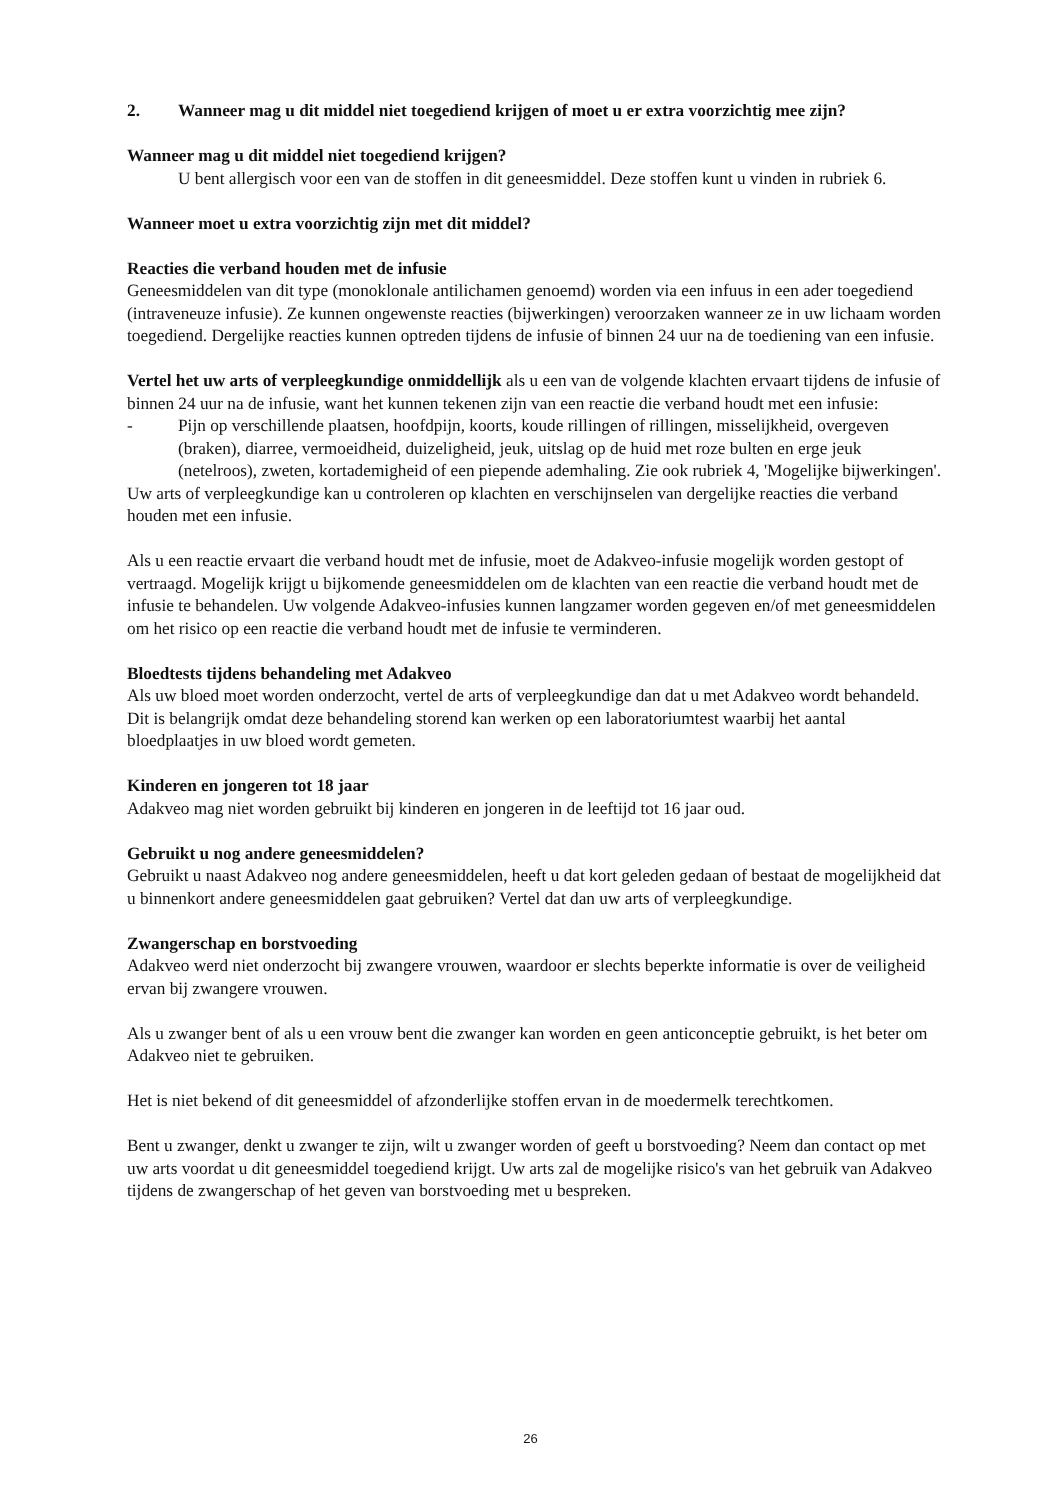2. Wanneer mag u dit middel niet toegediend krijgen of moet u er extra voorzichtig mee zijn?
Wanneer mag u dit middel niet toegediend krijgen?
U bent allergisch voor een van de stoffen in dit geneesmiddel. Deze stoffen kunt u vinden in rubriek 6.
Wanneer moet u extra voorzichtig zijn met dit middel?
Reacties die verband houden met de infusie
Geneesmiddelen van dit type (monoklonale antilichamen genoemd) worden via een infuus in een ader toegediend (intraveneuze infusie). Ze kunnen ongewenste reacties (bijwerkingen) veroorzaken wanneer ze in uw lichaam worden toegediend. Dergelijke reacties kunnen optreden tijdens de infusie of binnen 24 uur na de toediening van een infusie.
Vertel het uw arts of verpleegkundige onmiddellijk als u een van de volgende klachten ervaart tijdens de infusie of binnen 24 uur na de infusie, want het kunnen tekenen zijn van een reactie die verband houdt met een infusie:
- Pijn op verschillende plaatsen, hoofdpijn, koorts, koude rillingen of rillingen, misselijkheid, overgeven (braken), diarree, vermoeidheid, duizeligheid, jeuk, uitslag op de huid met roze bulten en erge jeuk (netelroos), zweten, kortademigheid of een piepende ademhaling. Zie ook rubriek 4, 'Mogelijke bijwerkingen'.
Uw arts of verpleegkundige kan u controleren op klachten en verschijnselen van dergelijke reacties die verband houden met een infusie.
Als u een reactie ervaart die verband houdt met de infusie, moet de Adakveo-infusie mogelijk worden gestopt of vertraagd. Mogelijk krijgt u bijkomende geneesmiddelen om de klachten van een reactie die verband houdt met de infusie te behandelen. Uw volgende Adakveo-infusies kunnen langzamer worden gegeven en/of met geneesmiddelen om het risico op een reactie die verband houdt met de infusie te verminderen.
Bloedtests tijdens behandeling met Adakveo
Als uw bloed moet worden onderzocht, vertel de arts of verpleegkundige dan dat u met Adakveo wordt behandeld. Dit is belangrijk omdat deze behandeling storend kan werken op een laboratoriumtest waarbij het aantal bloedplaatjes in uw bloed wordt gemeten.
Kinderen en jongeren tot 18 jaar
Adakveo mag niet worden gebruikt bij kinderen en jongeren in de leeftijd tot 16 jaar oud.
Gebruikt u nog andere geneesmiddelen?
Gebruikt u naast Adakveo nog andere geneesmiddelen, heeft u dat kort geleden gedaan of bestaat de mogelijkheid dat u binnenkort andere geneesmiddelen gaat gebruiken? Vertel dat dan uw arts of verpleegkundige.
Zwangerschap en borstvoeding
Adakveo werd niet onderzocht bij zwangere vrouwen, waardoor er slechts beperkte informatie is over de veiligheid ervan bij zwangere vrouwen.
Als u zwanger bent of als u een vrouw bent die zwanger kan worden en geen anticonceptie gebruikt, is het beter om Adakveo niet te gebruiken.
Het is niet bekend of dit geneesmiddel of afzonderlijke stoffen ervan in de moedermelk terechtkomen.
Bent u zwanger, denkt u zwanger te zijn, wilt u zwanger worden of geeft u borstvoeding? Neem dan contact op met uw arts voordat u dit geneesmiddel toegediend krijgt. Uw arts zal de mogelijke risico's van het gebruik van Adakveo tijdens de zwangerschap of het geven van borstvoeding met u bespreken.
26